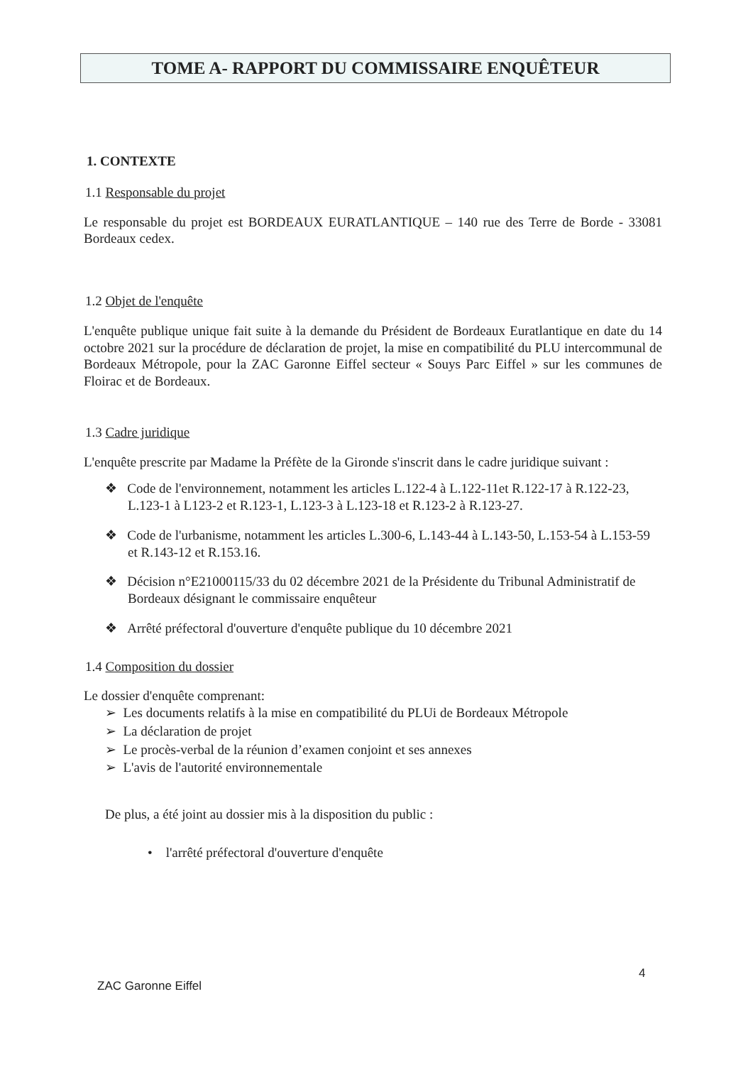TOME A- RAPPORT DU COMMISSAIRE ENQUÊTEUR
1. CONTEXTE
1.1 Responsable du projet
Le responsable du projet est BORDEAUX EURATLANTIQUE – 140 rue des Terre de Borde - 33081 Bordeaux cedex.
1.2 Objet de l'enquête
L'enquête publique unique fait suite à la demande du Président de Bordeaux Euratlantique en date du 14 octobre 2021 sur la procédure de déclaration de projet, la mise en compatibilité du PLU intercommunal de Bordeaux Métropole, pour la ZAC Garonne Eiffel secteur « Souys Parc Eiffel » sur les communes de Floirac et de Bordeaux.
1.3 Cadre juridique
L'enquête prescrite par Madame la Préfète de la Gironde s'inscrit dans le cadre juridique suivant :
❖ Code de l'environnement, notamment les articles L.122-4 à L.122-11et R.122-17 à R.122-23, L.123-1 à L123-2 et R.123-1, L.123-3 à L.123-18 et R.123-2 à R.123-27.
❖ Code de l'urbanisme, notamment les articles L.300-6, L.143-44 à L.143-50, L.153-54 à L.153-59 et R.143-12 et R.153.16.
❖ Décision n°E21000115/33 du 02 décembre 2021 de la Présidente du Tribunal Administratif de Bordeaux désignant le commissaire enquêteur
❖ Arrêté préfectoral d'ouverture d'enquête publique du 10 décembre 2021
1.4 Composition du dossier
Le dossier d'enquête comprenant:
➢ Les documents relatifs à la mise en compatibilité du PLUi de Bordeaux Métropole
➢ La déclaration de projet
➢ Le procès-verbal de la réunion d’examen conjoint et ses annexes
➢ L'avis de l'autorité environnementale
De plus, a été joint au dossier mis à la disposition du public :
• l'arrêté préfectoral d'ouverture d'enquête
4
ZAC Garonne Eiffel